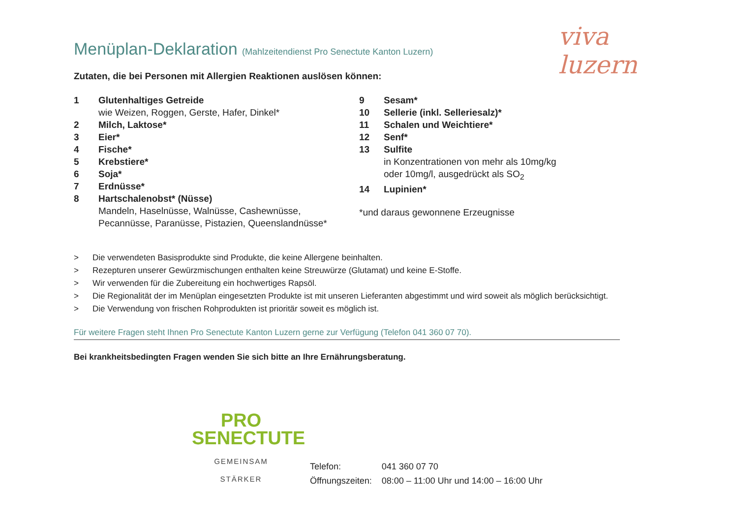viva luzern
Menüplan-Deklaration (Mahlzeitendienst Pro Senectute Kanton Luzern)
Zutaten, die bei Personen mit Allergien Reaktionen auslösen können:
1 Glutenhaltiges Getreide
wie Weizen, Roggen, Gerste, Hafer, Dinkel*
2 Milch, Laktose*
3 Eier*
4 Fische*
5 Krebstiere*
6 Soja*
7 Erdnüsse*
8 Hartschalenobst* (Nüsse)
Mandeln, Haselnüsse, Walnüsse, Cashewnüsse,
Pecannüsse, Paranüsse, Pistazien, Queenslandnüsse*
9 Sesam*
10 Sellerie (inkl. Selleriesalz)*
11 Schalen und Weichtiere*
12 Senf*
13 Sulfite
in Konzentrationen von mehr als 10mg/kg
oder 10mg/l, ausgedrückt als SO<sub>2</sub>
14 Lupinien*
*und daraus gewonnene Erzeugnisse
> Die verwendeten Basisprodukte sind Produkte, die keine Allergene beinhalten.
> Rezepturen unserer Gewürzmischungen enthalten keine Streuwürze (Glutamat) und keine E-Stoffe.
> Wir verwenden für die Zubereitung ein hochwertiges Rapsöl.
> Die Regionalität der im Menüplan eingesetzten Produkte ist mit unseren Lieferanten abgestimmt und wird soweit als möglich berücksichtigt.
> Die Verwendung von frischen Rohprodukten ist prioritär soweit es möglich ist.
Für weitere Fragen steht Ihnen Pro Senectute Kanton Luzern gerne zur Verfügung (Telefon 041 360 07 70).
Bei krankheitsbedingten Fragen wenden Sie sich bitte an Ihre Ernährungsberatung.
PRO
SENECTUTE
GEMEINSAM STÄRKER
| Telefon: | 041 360 07 70 |
| Öffnungszeiten: | 08:00 – 11:00 Uhr und 14:00 – 16:00 Uhr |